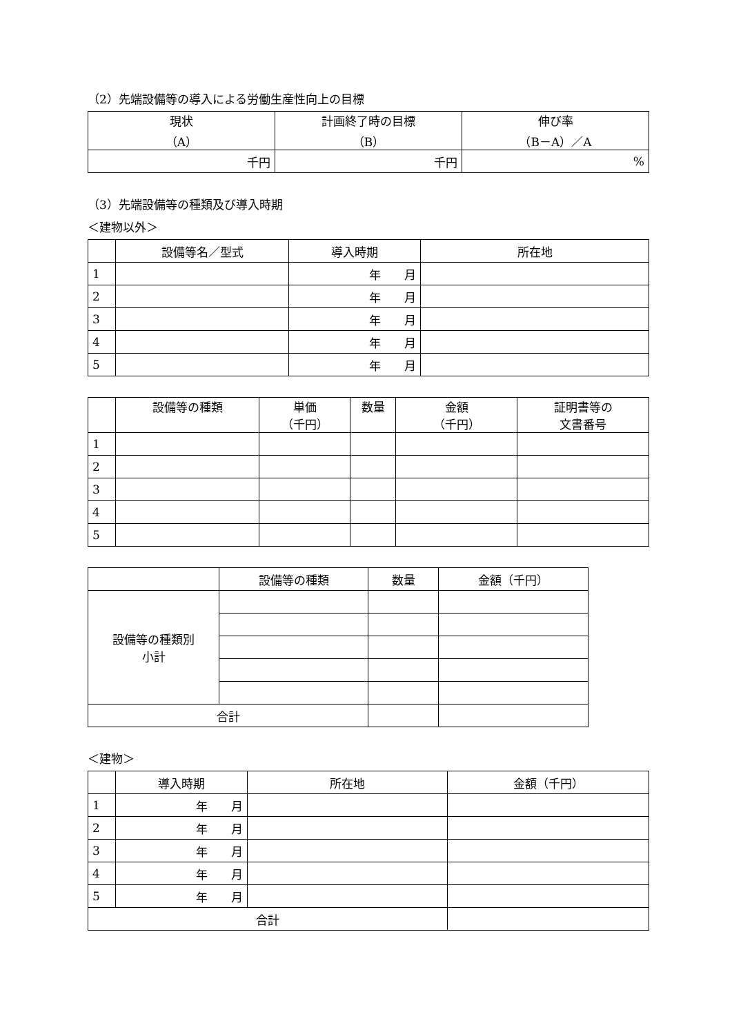（2）先端設備等の導入による労働生産性向上の目標
| 現状 （A） | 計画終了時の目標 （B） | 伸び率 （B－A）／A |
| --- | --- | --- |
| 千円 | 千円 | % |
（3）先端設備等の種類及び導入時期
＜建物以外＞
| | 設備等名／型式 | 導入時期 | 所在地 |
| --- | --- | --- | --- |
| 1 | | 年 月 | |
| 2 | | 年 月 | |
| 3 | | 年 月 | |
| 4 | | 年 月 | |
| 5 | | 年 月 | |
| | 設備等の種類 | 単価 （千円） | 数量 | 金額 （千円） | 証明書等の 文書番号 |
| --- | --- | --- | --- | --- | --- |
| 1 | | | | | |
| 2 | | | | | |
| 3 | | | | | |
| 4 | | | | | |
| 5 | | | | | |
| | 設備等の種類 | 数量 | 金額（千円） |
| --- | --- | --- | --- |
| 設備等の種類別 小計 | | | |
| 合計 | | | |
＜建物＞
| | 導入時期 | 所在地 | 金額（千円） |
| --- | --- | --- | --- |
| 1 | 年 月 | | |
| 2 | 年 月 | | |
| 3 | 年 月 | | |
| 4 | 年 月 | | |
| 5 | 年 月 | | |
| 合計 | | | |